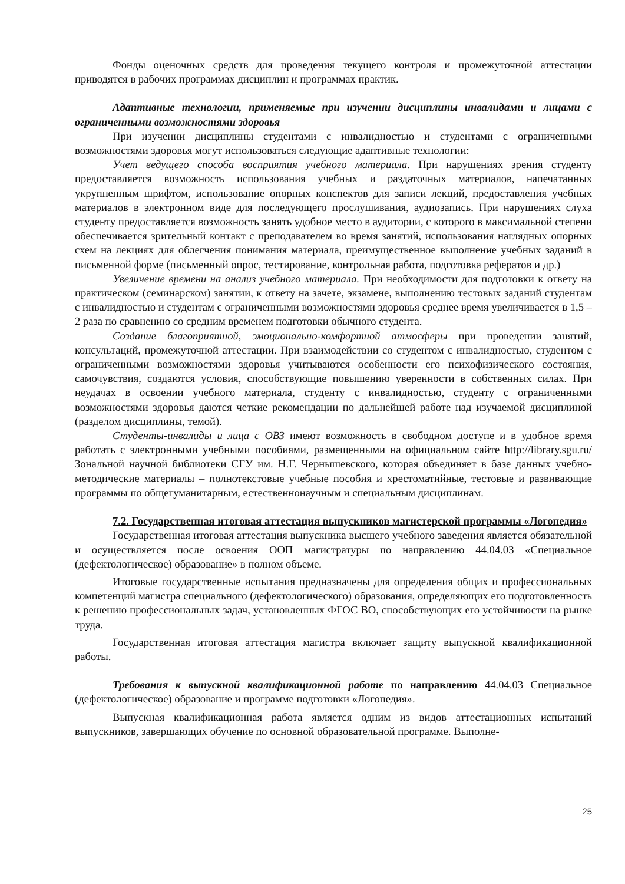Фонды оценочных средств для проведения текущего контроля и промежуточной аттестации приводятся в рабочих программах дисциплин и программах практик.
Адаптивные технологии, применяемые при изучении дисциплины инвалидами и лицами с ограниченными возможностями здоровья
При изучении дисциплины студентами с инвалидностью и студентами с ограниченными возможностями здоровья могут использоваться следующие адаптивные технологии:
Учет ведущего способа восприятия учебного материала. При нарушениях зрения студенту предоставляется возможность использования учебных и раздаточных материалов, напечатанных укрупненным шрифтом, использование опорных конспектов для записи лекций, предоставления учебных материалов в электронном виде для последующего прослушивания, аудиозапись. При нарушениях слуха студенту предоставляется возможность занять удобное место в аудитории, с которого в максимальной степени обеспечивается зрительный контакт с преподавателем во время занятий, использования наглядных опорных схем на лекциях для облегчения понимания материала, преимущественное выполнение учебных заданий в письменной форме (письменный опрос, тестирование, контрольная работа, подготовка рефератов и др.)
Увеличение времени на анализ учебного материала. При необходимости для подготовки к ответу на практическом (семинарском) занятии, к ответу на зачете, экзамене, выполнению тестовых заданий студентам с инвалидностью и студентам с ограниченными возможностями здоровья среднее время увеличивается в 1,5 – 2 раза по сравнению со средним временем подготовки обычного студента.
Создание благоприятной, эмоционально-комфортной атмосферы при проведении занятий, консультаций, промежуточной аттестации. При взаимодействии со студентом с инвалидностью, студентом с ограниченными возможностями здоровья учитываются особенности его психофизического состояния, самочувствия, создаются условия, способствующие повышению уверенности в собственных силах. При неудачах в освоении учебного материала, студенту с инвалидностью, студенту с ограниченными возможностями здоровья даются четкие рекомендации по дальнейшей работе над изучаемой дисциплиной (разделом дисциплины, темой).
Студенты-инвалиды и лица с ОВЗ имеют возможность в свободном доступе и в удобное время работать с электронными учебными пособиями, размещенными на официальном сайте http://library.sgu.ru/ Зональной научной библиотеки СГУ им. Н.Г. Чернышевского, которая объединяет в базе данных учебно-методические материалы – полнотекстовые учебные пособия и хрестоматийные, тестовые и развивающие программы по общегуманитарным, естественнонаучным и специальным дисциплинам.
7.2. Государственная итоговая аттестация выпускников магистерской программы «Логопедия»
Государственная итоговая аттестация выпускника высшего учебного заведения является обязательной и осуществляется после освоения ООП магистратуры по направлению 44.04.03 «Специальное (дефектологическое) образование» в полном объеме.
Итоговые государственные испытания предназначены для определения общих и профессиональных компетенций магистра специального (дефектологического) образования, определяющих его подготовленность к решению профессиональных задач, установленных ФГОС ВО, способствующих его устойчивости на рынке труда.
Государственная итоговая аттестация магистра включает защиту выпускной квалификационной работы.
Требования к выпускной квалификационной работе по направлению 44.04.03 Специальное (дефектологическое) образование и программе подготовки «Логопедия».
Выпускная квалификационная работа является одним из видов аттестационных испытаний выпускников, завершающих обучение по основной образовательной программе. Выполне-
25